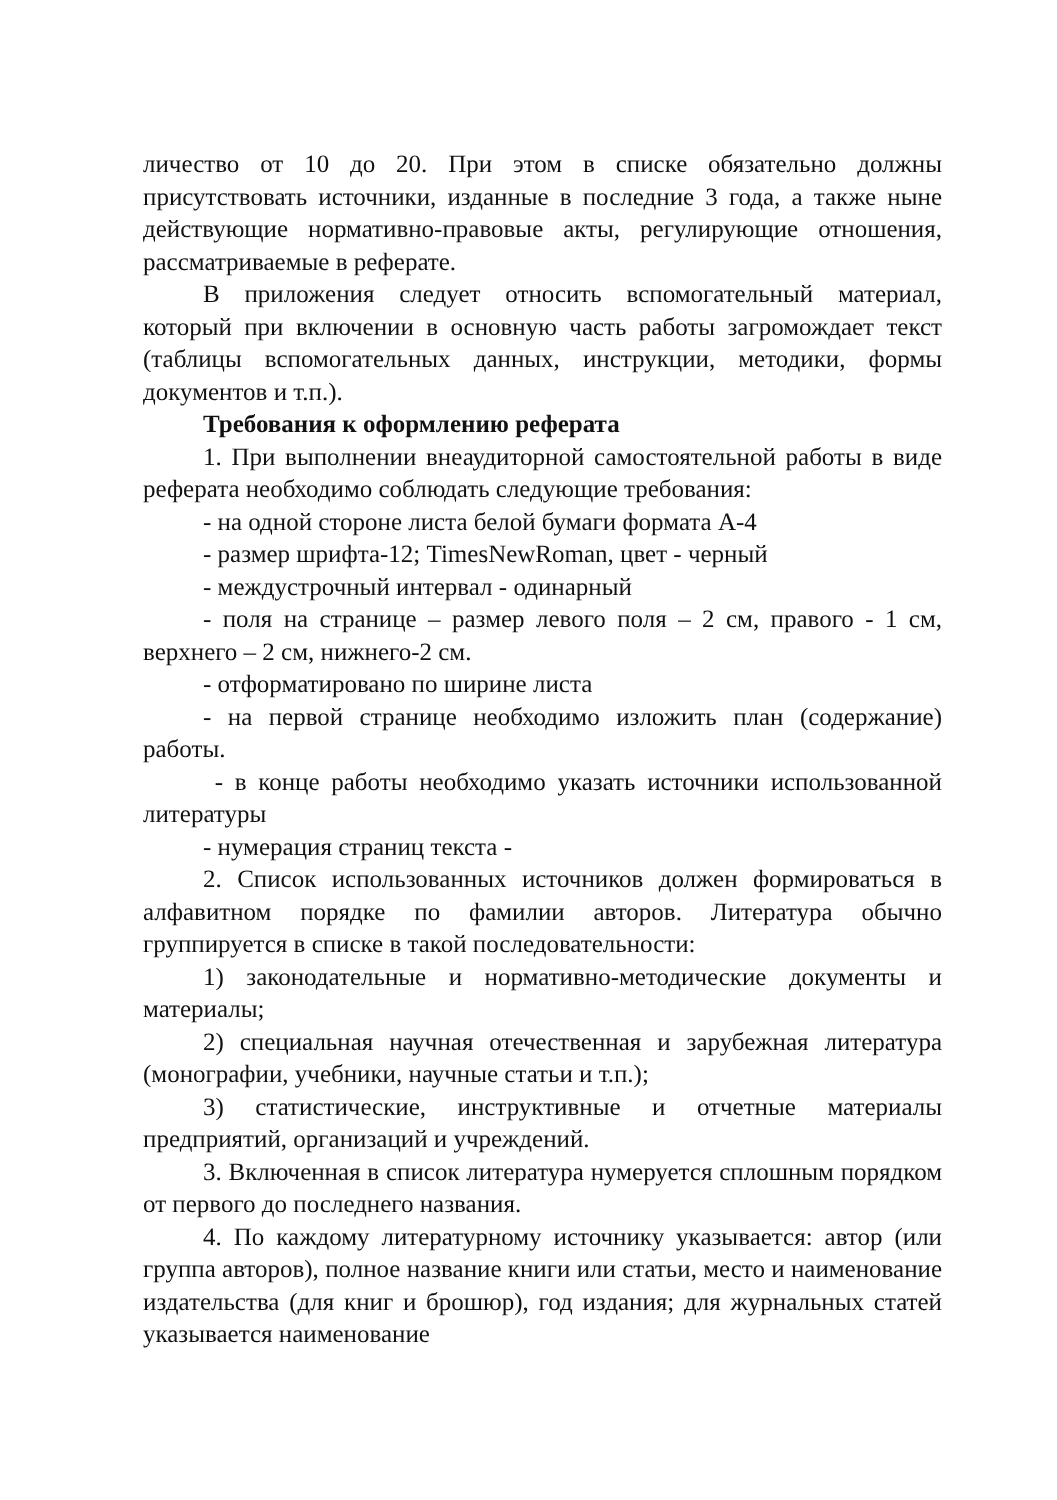личество от 10 до 20. При этом в списке обязательно должны присутствовать источники, изданные в последние 3 года, а также ныне действующие нормативно-правовые акты, регулирующие отношения, рассматриваемые в реферате.
В приложения следует относить вспомогательный материал, который при включении в основную часть работы загромождает текст (таблицы вспомогательных данных, инструкции, методики, формы документов и т.п.).
Требования к оформлению реферата
1. При выполнении внеаудиторной самостоятельной работы в виде реферата необходимо соблюдать следующие требования:
- на одной стороне листа белой бумаги формата А-4
- размер шрифта-12; TimesNewRoman, цвет - черный
- междустрочный интервал - одинарный
- поля на странице – размер левого поля – 2 см, правого - 1 см, верхнего – 2 см, нижнего-2 см.
- отформатировано по ширине листа
- на первой странице необходимо изложить план (содержание) работы.
- в конце работы необходимо указать источники использованной литературы
- нумерация страниц текста -
2. Список использованных источников должен формироваться в алфавитном порядке по фамилии авторов. Литература обычно группируется в списке в такой последовательности:
1) законодательные и нормативно-методические документы и материалы;
2) специальная научная отечественная и зарубежная литература (монографии, учебники, научные статьи и т.п.);
3) статистические, инструктивные и отчетные материалы предприятий, организаций и учреждений.
3. Включенная в список литература нумеруется сплошным порядком от первого до последнего названия.
4. По каждому литературному источнику указывается: автор (или группа авторов), полное название книги или статьи, место и наименование издательства (для книг и брошюр), год издания; для журнальных статей указывается наименование